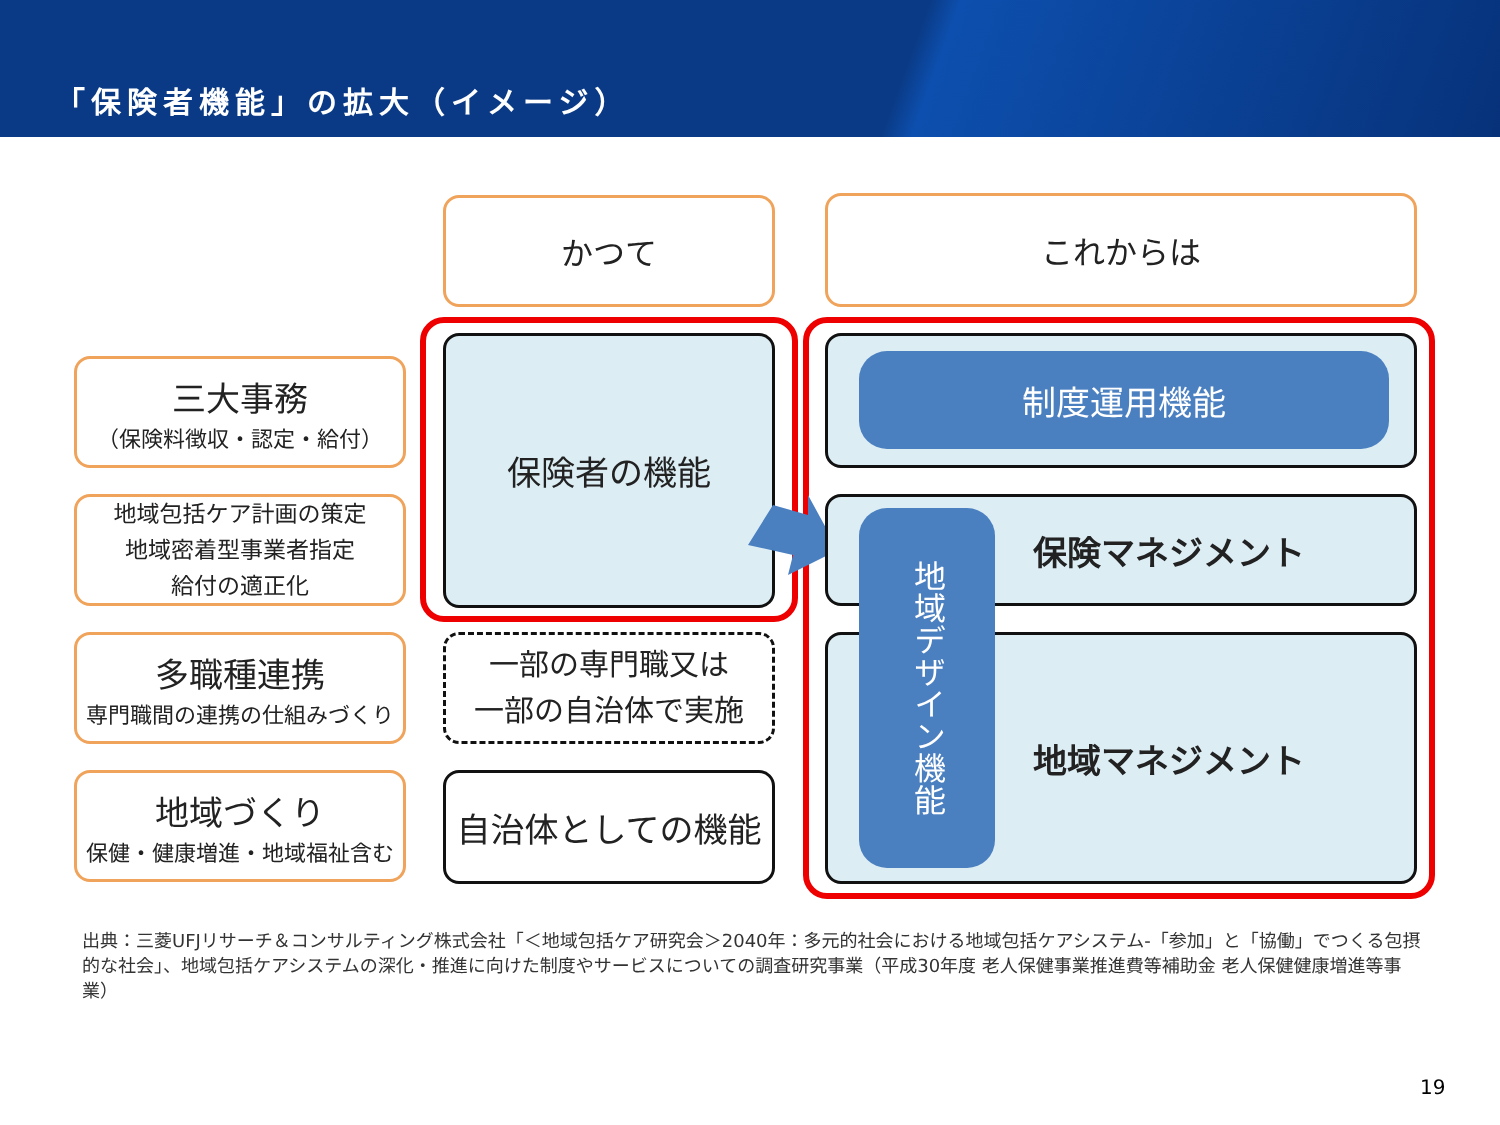「保険者機能」の拡大（イメージ）
かつて これからは
三大事務
（保険料徴収・認定・給付）
地域包括ケア計画の策定
地域密着型事業者指定
給付の適正化
多職種連携
専門職間の連携の仕組みづくり
地域づくり
保健・健康増進・地域福祉含む
保険者の機能
一部の専門職又は
一部の自治体で実施
自治体としての機能
制度運用機能
保険マネジメント
地域マネジメント
地域デザイン機能
出典：三菱UFJリサーチ＆コンサルティング株式会社「＜地域包括ケア研究会＞2040年：多元的社会における地域包括ケアシステム-「参加」と「協働」でつくる包摂的な社会」、地域包括ケアシステムの深化・推進に向けた制度やサービスについての調査研究事業（平成30年度 老人保健事業推進費等補助金 老人保健健康増進等事業）
19